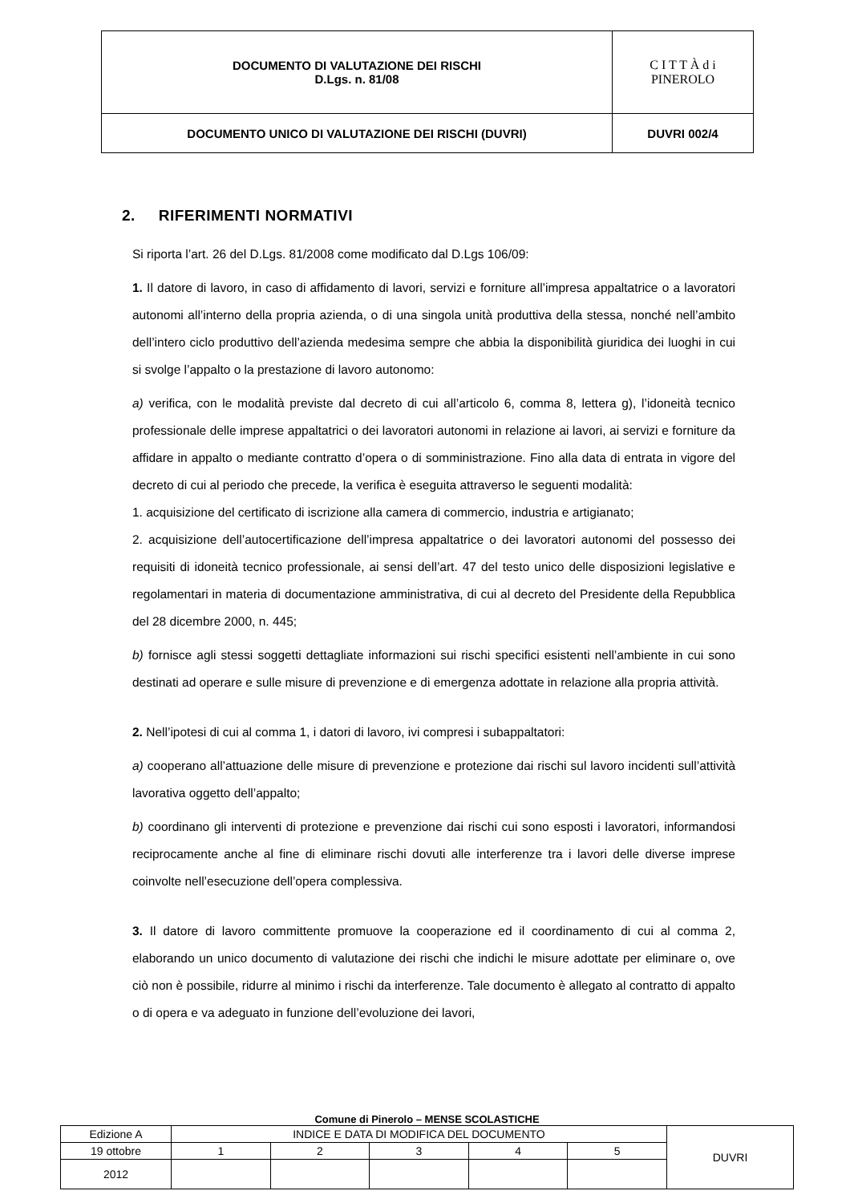| DOCUMENTO DI VALUTAZIONE DEI RISCHI D.Lgs. n. 81/08 | C I T T À d i PINEROLO |
| DOCUMENTO UNICO DI VALUTAZIONE DEI RISCHI (DUVRI) | DUVRI 002/4 |
2. RIFERIMENTI NORMATIVI
Si riporta l’art. 26 del D.Lgs. 81/2008 come modificato dal D.Lgs 106/09:
1. Il datore di lavoro, in caso di affidamento di lavori, servizi e forniture all’impresa appaltatrice o a lavoratori autonomi all’interno della propria azienda, o di una singola unità produttiva della stessa, nonché nell’ambito dell’intero ciclo produttivo dell’azienda medesima sempre che abbia la disponibilità giuridica dei luoghi in cui si svolge l’appalto o la prestazione di lavoro autonomo:
a) verifica, con le modalità previste dal decreto di cui all’articolo 6, comma 8, lettera g), l’idoneità tecnico professionale delle imprese appaltatrici o dei lavoratori autonomi in relazione ai lavori, ai servizi e forniture da affidare in appalto o mediante contratto d’opera o di somministrazione. Fino alla data di entrata in vigore del decreto di cui al periodo che precede, la verifica è eseguita attraverso le seguenti modalità:
1. acquisizione del certificato di iscrizione alla camera di commercio, industria e artigianato;
2. acquisizione dell’autocertificazione dell’impresa appaltatrice o dei lavoratori autonomi del possesso dei requisiti di idoneità tecnico professionale, ai sensi dell’art. 47 del testo unico delle disposizioni legislative e regolamentari in materia di documentazione amministrativa, di cui al decreto del Presidente della Repubblica del 28 dicembre 2000, n. 445;
b) fornisce agli stessi soggetti dettagliate informazioni sui rischi specifici esistenti nell’ambiente in cui sono destinati ad operare e sulle misure di prevenzione e di emergenza adottate in relazione alla propria attività.
2. Nell’ipotesi di cui al comma 1, i datori di lavoro, ivi compresi i subappaltatori:
a) cooperano all’attuazione delle misure di prevenzione e protezione dai rischi sul lavoro incidenti sull’attività lavorativa oggetto dell’appalto;
b) coordinano gli interventi di protezione e prevenzione dai rischi cui sono esposti i lavoratori, informandosi reciprocamente anche al fine di eliminare rischi dovuti alle interferenze tra i lavori delle diverse imprese coinvolte nell’esecuzione dell’opera complessiva.
3. Il datore di lavoro committente promuove la cooperazione ed il coordinamento di cui al comma 2, elaborando un unico documento di valutazione dei rischi che indichi le misure adottate per eliminare o, ove ciò non è possibile, ridurre al minimo i rischi da interferenze. Tale documento è allegato al contratto di appalto o di opera e va adeguato in funzione dell’evoluzione dei lavori,
Comune di Pinerolo – MENSE SCOLASTICHE
| Edizione A | INDICE E DATA DI MODIFICA DEL DOCUMENTO | | | | | DUVRI |
| 19 ottobre | 1 | 2 | 3 | 4 | 5 | |
| 2012 | | | | | | |